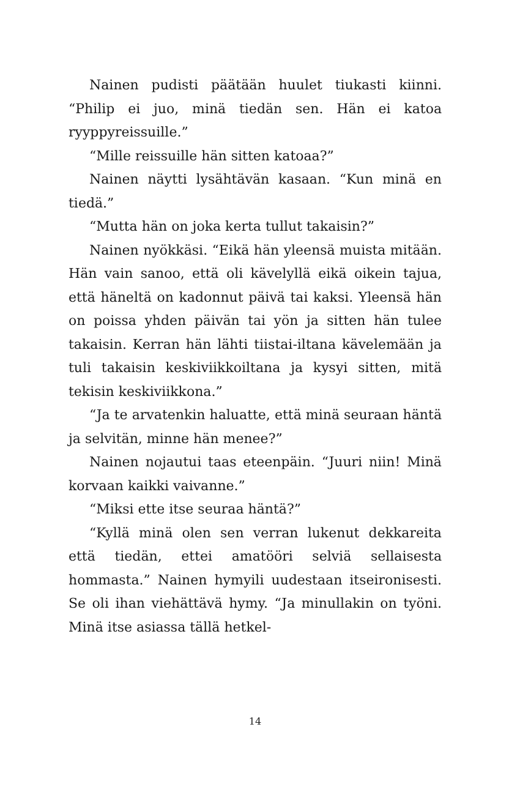Nainen pudisti päätään huulet tiukasti kiinni. “Philip ei juo, minä tiedän sen. Hän ei katoa ryyppyreissuille.”
“Mille reissuille hän sitten katoaa?”
Nainen näytti lysähtävän kasaan. “Kun minä en tiedä.”
“Mutta hän on joka kerta tullut takaisin?”
Nainen nyökkäsi. “Eikä hän yleensä muista mitään. Hän vain sanoo, että oli kävelyllä eikä oikein tajua, että häneltä on kadonnut päivä tai kaksi. Yleensä hän on poissa yhden päivän tai yön ja sitten hän tulee takaisin. Kerran hän lähti tiistai-iltana kävelemään ja tuli takaisin keskiviikkoiltana ja kysyi sitten, mitä tekisin keskiviikkona.”
“Ja te arvatenkin haluatte, että minä seuraan häntä ja selvitän, minne hän menee?”
Nainen nojautui taas eteenpäin. “Juuri niin! Minä korvaan kaikki vaivanne.”
“Miksi ette itse seuraa häntä?”
“Kyllä minä olen sen verran lukenut dekkareita että tiedän, ettei amatööri selviä sellaisesta hommasta.” Nainen hymyili uudestaan itseironisesti. Se oli ihan viehättävä hymy. “Ja minullakin on työni. Minä itse asiassa tällä hetkel-
14